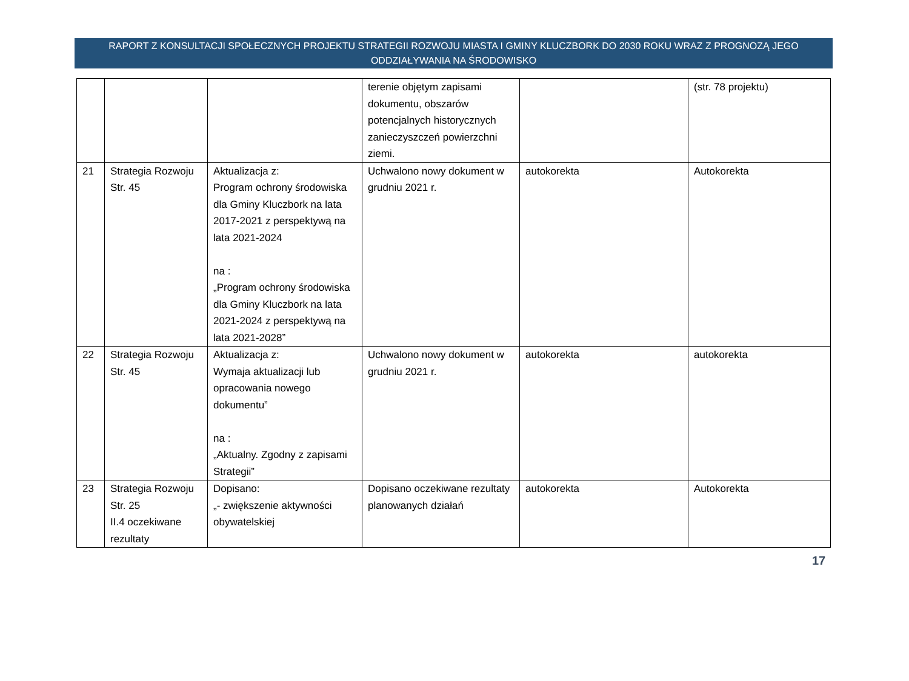RAPORT Z KONSULTACJI SPOŁECZNYCH PROJEKTU STRATEGII ROZWOJU MIASTA I GMINY KLUCZBORK DO 2030 ROKU WRAZ Z PROGNOZĄ JEGO
ODDZIAŁYWANIA NA ŚRODOWISKO
| | | | terenie objętym zapisami dokumentu, obszarów potencjalnych historycznych zanieczyszczeń powierzchni ziemi. | | (str. 78 projektu) |
| 21 | Strategia Rozwoju Str. 45 | Aktualizacja z: Program ochrony środowiska dla Gminy Kluczbork na lata 2017-2021 z perspektywą na lata 2021-2024 na : „Program ochrony środowiska dla Gminy Kluczbork na lata 2021-2024 z perspektywą na lata 2021-2028” | Uchwalono nowy dokument w grudniu 2021 r. | autokorekta | Autokorekta |
| 22 | Strategia Rozwoju Str. 45 | Aktualizacja z: Wymaja aktualizacji lub opracowania nowego dokumentu” na : „Aktualny. Zgodny z zapisami Strategii” | Uchwalono nowy dokument w grudniu 2021 r. | autokorekta | autokorekta |
| 23 | Strategia Rozwoju Str. 25 II.4 oczekiwane rezultaty | Dopisano: „- zwiększenie aktywności obywatelskiej | Dopisano oczekiwane rezultaty planowanych działań | autokorekta | Autokorekta |
17